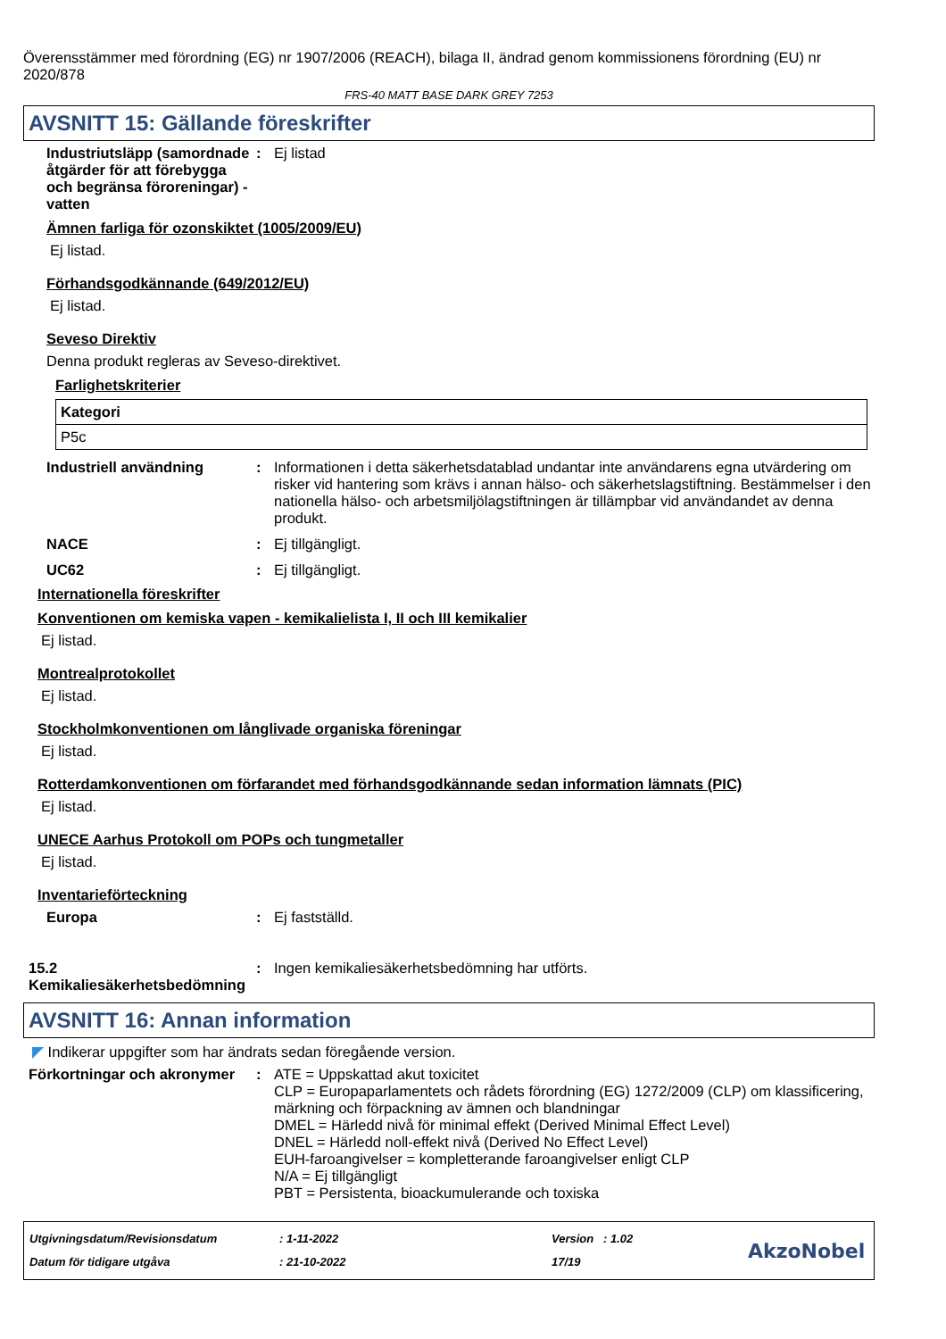Överensstämmer med förordning (EG) nr 1907/2006 (REACH), bilaga II, ändrad genom kommissionens förordning (EU) nr 2020/878
FRS-40 MATT BASE DARK GREY 7253
AVSNITT 15: Gällande föreskrifter
Industriutsläpp (samordnade åtgärder för att förebygga och begränsa föroreningar) - vatten
: Ej listad
Ämnen farliga för ozonskiktet (1005/2009/EU)
Ej listad.
Förhandsgodkännande (649/2012/EU)
Ej listad.
Seveso Direktiv
Denna produkt regleras av Seveso-direktivet.
Farlighetskriterier
| Kategori |
| --- |
| P5c |
Industriell användning : Informationen i detta säkerhetsdatablad undantar inte användarens egna utvärdering om risker vid hantering som krävs i annan hälso- och säkerhetslagstiftning. Bestämmelser i den nationella hälso- och arbetsmiljölagstiftningen är tillämpbar vid användandet av denna produkt.
NACE : Ej tillgängligt.
UC62 : Ej tillgängligt.
Internationella föreskrifter
Konventionen om kemiska vapen - kemikalielista I, II och III kemikalier
Ej listad.
Montrealprotokollet
Ej listad.
Stockholmkonventionen om långlivade organiska föreningar
Ej listad.
Rotterdamkonventionen om förfarandet med förhandsgodkännande sedan information lämnats (PIC)
Ej listad.
UNECE Aarhus Protokoll om POPs och tungmetaller
Ej listad.
Inventarieförteckning
Europa : Ej fastställd.
15.2 Kemikaliesäkerhetsbedömning
: Ingen kemikaliesäkerhetsbedömning har utförts.
AVSNITT 16: Annan information
◤ Indikerar uppgifter som har ändrats sedan föregående version.
Förkortningar och akronymer
: ATE = Uppskattad akut toxicitet
CLP = Europaparlamentets och rådets förordning (EG) 1272/2009 (CLP) om klassificering, märkning och förpackning av ämnen och blandningar
DMEL = Härledd nivå för minimal effekt (Derived Minimal Effect Level)
DNEL = Härledd noll-effekt nivå (Derived No Effect Level)
EUH-faroangivelser = kompletterande faroangivelser enligt CLP
N/A = Ej tillgängligt
PBT = Persistenta, bioackumulerande och toxiska
Utgivningsdatum/Revisionsdatum
Datum för tidigare utgåva
: 1-11-2022
: 21-10-2022
Version : 1.02
17/19
AkzoNobel